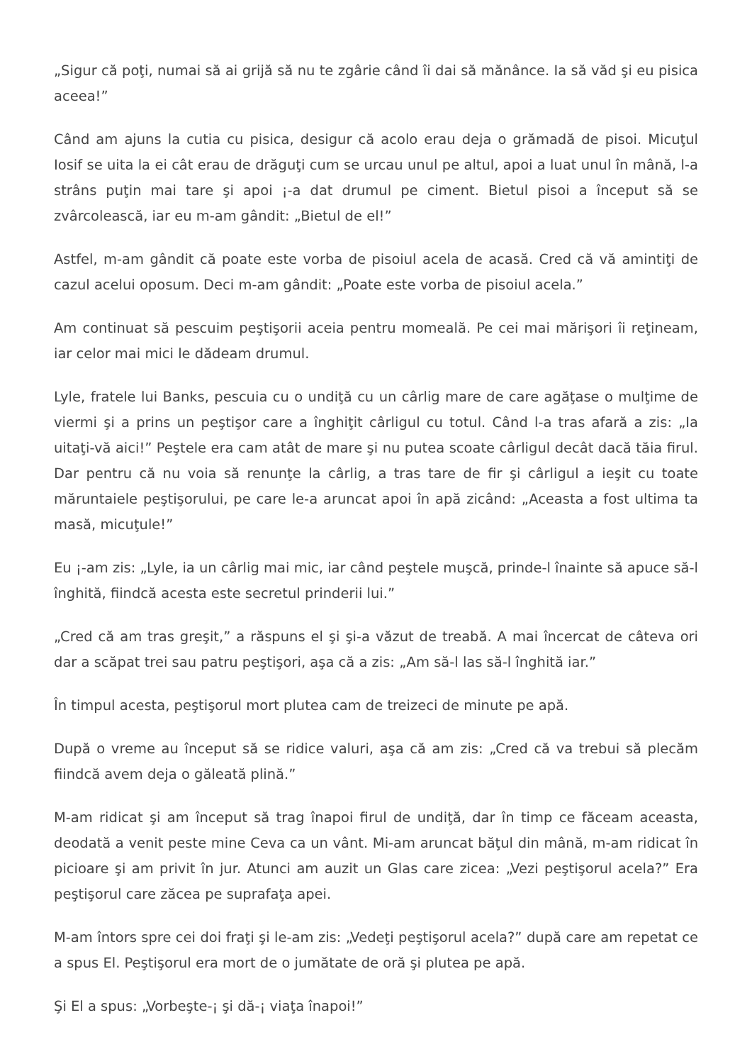„Sigur că poţi, numai să ai grijă să nu te zgârie când îi dai să mănânce. Ia să văd şi eu pisica aceea!”
Când am ajuns la cutia cu pisica, desigur că acolo erau deja o grămadă de pisoi. Micuţul Iosif se uita la ei cât erau de drăguţi cum se urcau unul pe altul, apoi a luat unul în mână, l-a strâns puţin mai tare şi apoi ¡-a dat drumul pe ciment. Bietul pisoi a început să se zvârcolească, iar eu m-am gândit: „Bietul de el!”
Astfel, m-am gândit că poate este vorba de pisoiul acela de acasă. Cred că vă amintiţi de cazul acelui oposum. Deci m-am gândit: „Poate este vorba de pisoiul acela.”
Am continuat să pescuim peştişorii aceia pentru momeală. Pe cei mai mărişori îi reţineam, iar celor mai mici le dădeam drumul.
Lyle, fratele lui Banks, pescuia cu o undiţă cu un cârlig mare de care agăţase o mulţime de viermi şi a prins un peştişor care a înghiţit cârligul cu totul. Când l-a tras afară a zis: „Ia uitaţi-vă aici!” Peştele era cam atât de mare şi nu putea scoate cârligul decât dacă tăia firul. Dar pentru că nu voia să renunţe la cârlig, a tras tare de fir şi cârligul a ieşit cu toate măruntaiele peştişorului, pe care le-a aruncat apoi în apă zicând: „Aceasta a fost ultima ta masă, micuţule!”
Eu ¡-am zis: „Lyle, ia un cârlig mai mic, iar când peştele muşcă, prinde-l înainte să apuce să-l înghită, fiindcă acesta este secretul prinderii lui.”
„Cred că am tras greşit,” a răspuns el şi şi-a văzut de treabă. A mai încercat de câteva ori dar a scăpat trei sau patru peştişori, aşa că a zis: „Am să-l las să-l înghită iar.”
În timpul acesta, peştişorul mort plutea cam de treizeci de minute pe apă.
După o vreme au început să se ridice valuri, aşa că am zis: „Cred că va trebui să plecăm fiindcă avem deja o găleată plină.”
M-am ridicat şi am început să trag înapoi firul de undiţă, dar în timp ce făceam aceasta, deodată a venit peste mine Ceva ca un vânt. Mi-am aruncat băţul din mână, m-am ridicat în picioare şi am privit în jur. Atunci am auzit un Glas care zicea: „Vezi peştişorul acela?” Era peştişorul care zăcea pe suprafaţa apei.
M-am întors spre cei doi fraţi şi le-am zis: „Vedeţi peştişorul acela?” după care am repetat ce a spus El. Peştişorul era mort de o jumătate de oră şi plutea pe apă.
Şi El a spus: „Vorbeşte-¡ şi dă-¡ viaţa înapoi!”